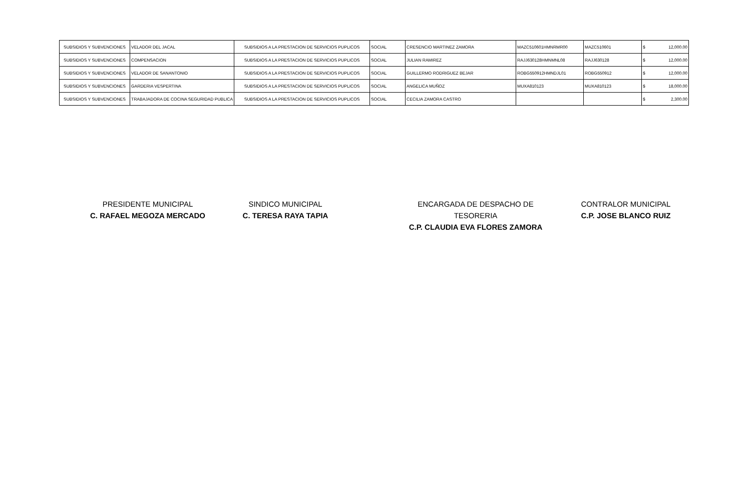| SUBSIDIOS Y SUBVENCIONES | VELADOR DEL JACAL | SUBSIDIOS A LA PRESTACION DE SERVICIOS PUPLICOS | SOCIAL | CRESENCIO MARTINEZ ZAMORA | MAZC510601HMNRMR00 | MAZC510601 | $ 12,000.00 |
| SUBSIDIOS Y SUBVENCIONES | COMPENSACION | SUBSIDIOS A LA PRESTACION DE SERVICIOS PUPLICOS | SOCIAL | JULIAN RAMIREZ | RAJJ630128HMNMNL08 | RAJJ630128 | $ 12,000.00 |
| SUBSIDIOS Y SUBVENCIONES | VELADOR DE SANANTONIO | SUBSIDIOS A LA PRESTACION DE SERVICIOS PUPLICOS | SOCIAL | GUILLERMO RODRIGUEZ BEJAR | ROBG550912HMNDJL01 | ROBG550912 | $ 12,000.00 |
| SUBSIDIOS Y SUBVENCIONES | GARDERIA VESPERTINA | SUBSIDIOS A LA PRESTACION DE SERVICIOS PUPLICOS | SOCIAL | ANGELICA MUÑOZ | MUXA810123 | MUXA810123 | $ 18,000.00 |
| SUBSIDIOS Y SUBVENCIONES | TRABAJADORA DE COCINA SEGURIDAD PUBLICA | SUBSIDIOS A LA PRESTACION DE SERVICIOS PUPLICOS | SOCIAL | CECILIA ZAMORA CASTRO | | | $ 2,300.00 |
PRESIDENTE MUNICIPAL
C. RAFAEL MEGOZA MERCADO
SINDICO MUNICIPAL
C. TERESA RAYA TAPIA
ENCARGADA DE DESPACHO DE TESORERIA
C.P. CLAUDIA EVA FLORES ZAMORA
CONTRALOR MUNICIPAL
C.P. JOSE BLANCO RUIZ